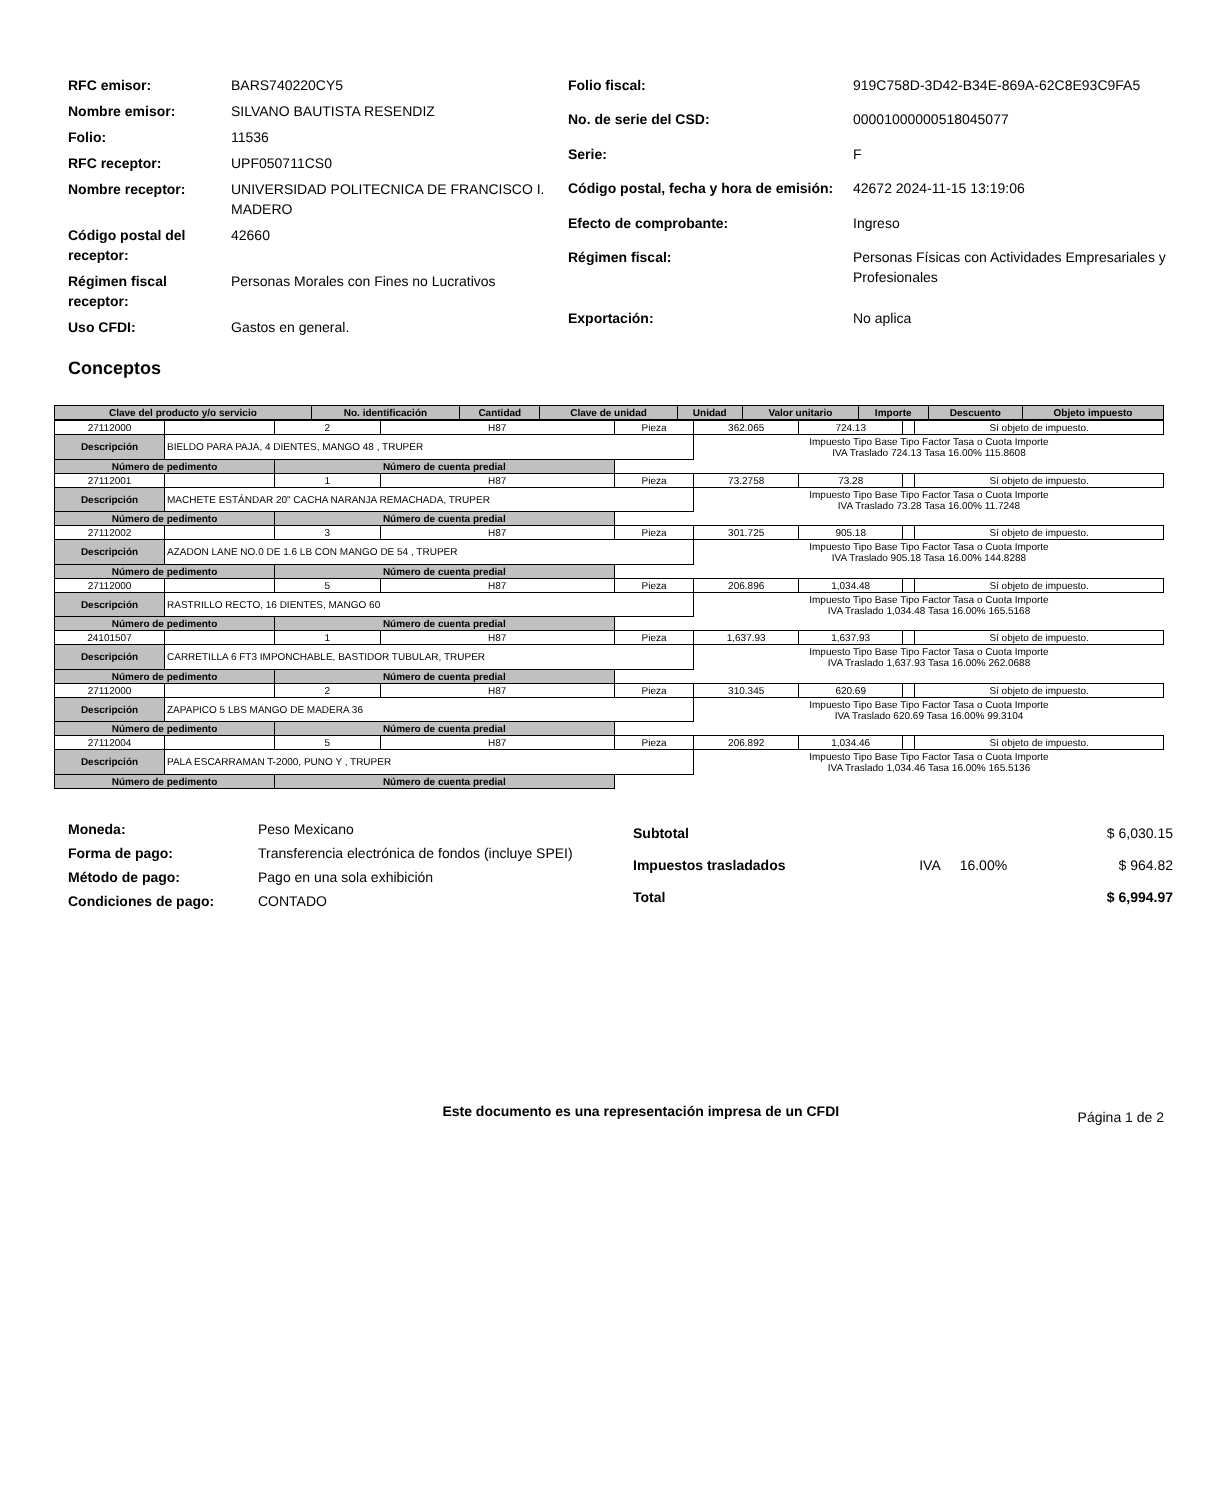| RFC emisor: | BARS740220CY5 |
| Nombre emisor: | SILVANO BAUTISTA RESENDIZ |
| Folio: | 11536 |
| RFC receptor: | UPF050711CS0 |
| Nombre receptor: | UNIVERSIDAD POLITECNICA DE FRANCISCO I. MADERO |
| Código postal del receptor: | 42660 |
| Régimen fiscal receptor: | Personas Morales con Fines no Lucrativos |
| Uso CFDI: | Gastos en general. |
| Folio fiscal: | 919C758D-3D42-B34E-869A-62C8E93C9FA5 |
| No. de serie del CSD: | 00001000000518045077 |
| Serie: | F |
| Código postal, fecha y hora de emisión: | 42672 2024-11-15 13:19:06 |
| Efecto de comprobante: | Ingreso |
| Régimen fiscal: | Personas Físicas con Actividades Empresariales y Profesionales |
| Exportación: | No aplica |
Conceptos
| Clave del producto y/o servicio | No. identificación | Cantidad | Clave de unidad | Unidad | Valor unitario | Importe | Descuento | Objeto impuesto |
| --- | --- | --- | --- | --- | --- | --- | --- | --- |
| 27112000 | | 2 | H87 | Pieza | 362.065 | 724.13 | | Sí objeto de impuesto. |
| Descripción | BIELDO PARA PAJA, 4 DIENTES, MANGO 48 , TRUPER | | | | Impuesto Tipo Base Tipo Factor Tasa o Cuota Importe IVA Traslado 724.13 Tasa 16.00% 115.8608 | | | |
| Número de pedimento | | Número de cuenta predial | | | | | | |
| 27112001 | | 1 | H87 | Pieza | 73.2758 | 73.28 | | Sí objeto de impuesto. |
| Descripción | MACHETE ESTÁNDAR 20" CACHA NARANJA REMACHADA, TRUPER | | | | Impuesto Tipo Base Tipo Factor Tasa o Cuota Importe IVA Traslado 73.28 Tasa 16.00% 11.7248 | | | |
| Número de pedimento | | Número de cuenta predial | | | | | | |
| 27112002 | | 3 | H87 | Pieza | 301.725 | 905.18 | | Sí objeto de impuesto. |
| Descripción | AZADON LANE NO.0 DE 1.6 LB CON MANGO DE 54 , TRUPER | | | | Impuesto Tipo Base Tipo Factor Tasa o Cuota Importe IVA Traslado 905.18 Tasa 16.00% 144.8288 | | | |
| Número de pedimento | | Número de cuenta predial | | | | | | |
| 27112000 | | 5 | H87 | Pieza | 206.896 | 1,034.48 | | Sí objeto de impuesto. |
| Descripción | RASTRILLO RECTO, 16 DIENTES, MANGO 60 | | | | Impuesto Tipo Base Tipo Factor Tasa o Cuota Importe IVA Traslado 1,034.48 Tasa 16.00% 165.5168 | | | |
| Número de pedimento | | Número de cuenta predial | | | | | | |
| 24101507 | | 1 | H87 | Pieza | 1,637.93 | 1,637.93 | | Sí objeto de impuesto. |
| Descripción | CARRETILLA 6 FT3 IMPONCHABLE, BASTIDOR TUBULAR, TRUPER | | | | Impuesto Tipo Base Tipo Factor Tasa o Cuota Importe IVA Traslado 1,637.93 Tasa 16.00% 262.0688 | | | |
| Número de pedimento | | Número de cuenta predial | | | | | | |
| 27112000 | | 2 | H87 | Pieza | 310.345 | 620.69 | | Sí objeto de impuesto. |
| Descripción | ZAPAPICO 5 LBS MANGO DE MADERA 36 | | | | Impuesto Tipo Base Tipo Factor Tasa o Cuota Importe IVA Traslado 620.69 Tasa 16.00% 99.3104 | | | |
| Número de pedimento | | Número de cuenta predial | | | | | | |
| 27112004 | | 5 | H87 | Pieza | 206.892 | 1,034.46 | | Sí objeto de impuesto. |
| Descripción | PALA ESCARRAMAN T-2000, PUNO Y , TRUPER | | | | Impuesto Tipo Base Tipo Factor Tasa o Cuota Importe IVA Traslado 1,034.46 Tasa 16.00% 165.5136 | | | |
| Número de pedimento | | Número de cuenta predial | | | | | | |
| Moneda: | Peso Mexicano |
| Forma de pago: | Transferencia electrónica de fondos (incluye SPEI) |
| Método de pago: | Pago en una sola exhibición |
| Condiciones de pago: | CONTADO |
| Subtotal | | | $ 6,030.15 |
| Impuestos trasladados | IVA | 16.00% | $ 964.82 |
| Total | | | $ 6,994.97 |
Este documento es una representación impresa de un CFDI
Página 1 de 2